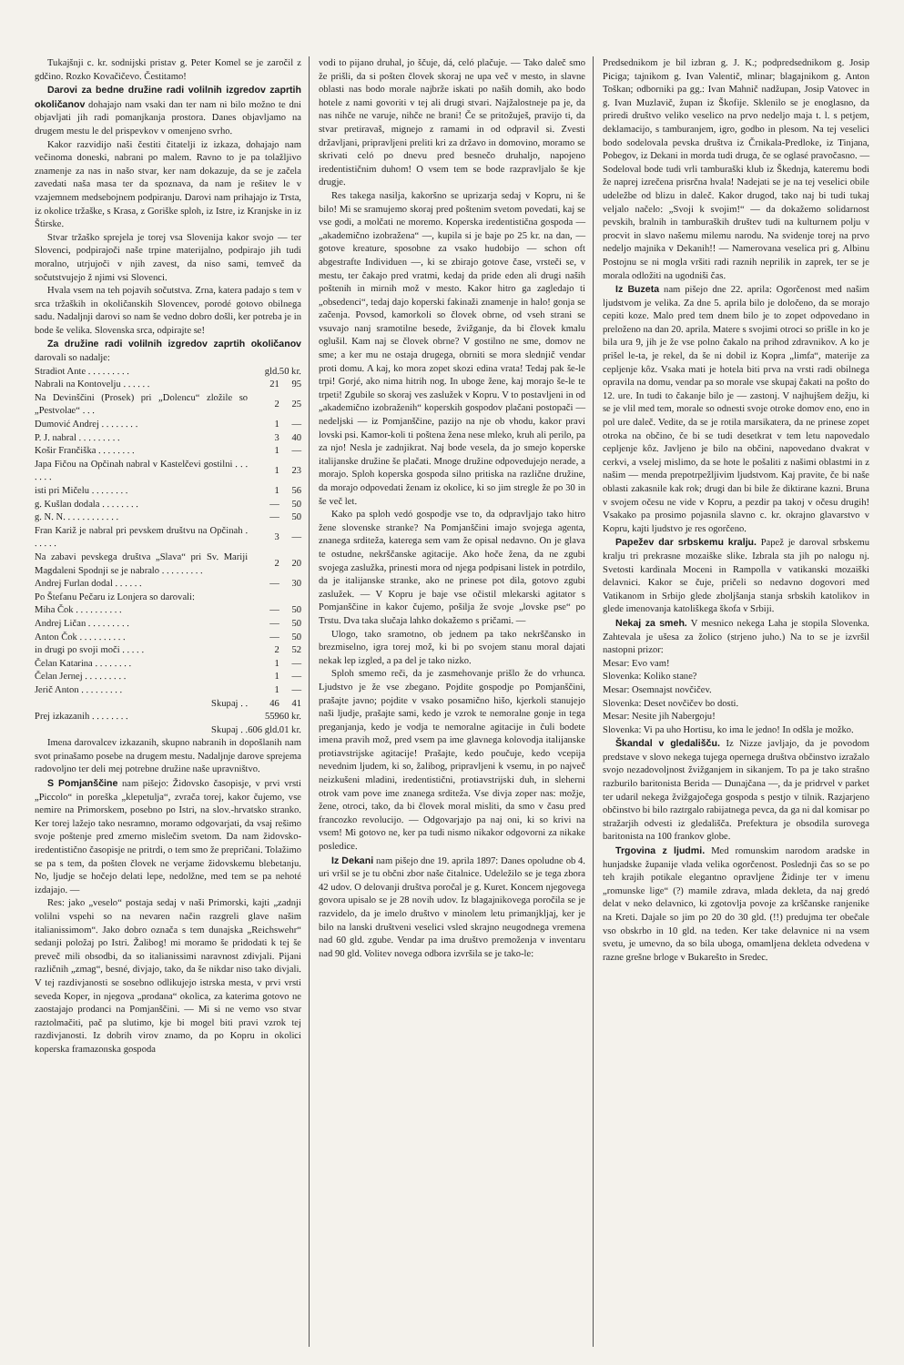Tukajšnji c. kr. sodnijski pristav g. Peter Komel se je zaročil z gdčino. Rozko Kovačičevo. Čestitamo!
Darovi za bedne družine radi volilnih izgredov zaprtih okoličanov dohajajo nam vsaki dan ter nam ni bilo možno te dni objavljati jih radi pomanjkanja prostora. Danes objavljamo na drugem mestu le del prispevkov v omenjeno svrho.
Kakor razvidijo naši čestiti čitatelji iz izkaza, dohajajo nam večinoma doneski, nabrani po malem. Ravno to je pa tolažljivo znamenje za nas in našo stvar, ker nam dokazuje, da se je začela zavedati naša masa ter da spoznava, da nam je rešitev le v vzajemnem medsebojnem podpiranju. Darovi nam prihajajo iz Trsta, iz okolice tržaške, s Krasa, z Goriške sploh, iz Istre, iz Kranjske in iz Štirske.
Stvar tržaško sprejela je torej vsa Slovenija kakor svojo — ter Slovenci, podpirajoči naše trpine materijalno, podpirajo jih tudi moralno, utrjujoči v njih zavest, da niso sami, temveč da sočutstvujejo ž njimi vsi Slovenci.
Hvala vsem na teh pojavih sočutstva. Zrna, katera padajo s tem v srca tržaških in okoličanskih Slovencev, porodé gotovo obilnega sadu. Nadaljnji darovi so nam še vedno dobro došli, ker potreba je in bode še velika. Slovenska srca, odpirajte se!
Za družine radi volilnih izgredov zaprtih okoličanov darovali so nadalje:
| Stradiot Ante . . . . . . . . . | gld. | 50 kr. |
| Nabrali na Kontovelju . . . . . . | 21 | 95 |
| Na Devinščini (Prosek) pri „Dolencu“ zložile so „Pestvolae“ . . . | 2 | 25 |
| Dumović Andrej . . . . . . . . | 1 | — |
| P. J. nabral . . . . . . . . . | 3 | 40 |
| Košir Frančiška . . . . . . . . | 1 | — |
| Japa Fičou na Opčinah nabral v Kastelčevi gostilni . . . . . . . | 1 | 23 |
| isti pri Mičelu . . . . . . . . | 1 | 56 |
| g. Kušlan dodala . . . . . . . . | — | 50 |
| g. N. N. . . . . . . . . . . . | — | 50 |
| Fran Kariž je nabral pri pevskem društvu na Opčinah . . . . . . | 3 | — |
| Na zabavi pevskega društva „Slava“ pri Sv. Mariji Magdaleni Spodnji se je nabralo . . . . . . . . . | 2 | 20 |
| Andrej Furlan dodal . . . . . . | — | 30 |
| Po Štefanu Pečaru iz Lonjera so darovali: | | |
| Miha Čok . . . . . . . . . . | — | 50 |
| Andrej Ličan . . . . . . . . . | — | 50 |
| Anton Čok . . . . . . . . . . | — | 50 |
| in drugi po svoji moči . . . . . | 2 | 52 |
| Čelan Katarina . . . . . . . . | 1 | — |
| Čelan Jernej . . . . . . . . . | 1 | — |
| Jerič Anton . . . . . . . . . | 1 | — |
| Skupaj . . | 46 | 41 |
| Prej izkazanih . . . . . . . . | 559 | 60 kr. |
| Skupaj . . | 606 gld. | 01 kr. |
Imena darovalcev izkazanih, skupno nabranih in dopošlanih nam svot prinašamo posebe na drugem mestu. Nadaljnje darove sprejema radovoljno ter deli mej potrebne družine naše upravništvo.
S Pomjanščine nam pišejo: Židovsko časopisje, v prvi vrsti „Piccolo“ in poreška „klepetulja“, zvrača torej, kakor čujemo, vse nemire na Primorskem, posebno po Istri, na slov.-hrvatsko stranko. Ker torej lažejo tako nesramno, moramo odgovarjati, da vsaj rešimo svoje poštenje pred zmerno mislečim svetom. Da nam židovsko-iredentistično časopisje ne pritrdi, o tem smo že prepričani. Tolažimo se pa s tem, da pošten človek ne verjame židovskemu blebetanju. No, ljudje se hočejo delati lepe, nedolžne, med tem se pa nehoté izdajajo. —
Res: jako „veselo“ postaja sedaj v naši Primorski, kajti „zadnji volilni vspehi so na nevaren način razgreli glave našim italianissimom“. Jako dobro označa s tem dunajska „Reichswehr“ sedanji položaj po Istri. Žalibog! mi moramo še pridodati k tej še preveč mili obsodbi, da so italianissimi naravnost zdivjali. Pijani različnih „zmag“, besné, divjajo, tako, da še nikdar niso tako divjali. V tej razdivjanosti se sosebno odlikujejo istrska mesta, v prvi vrsti seveda Koper, in njegova „prodana“ okolica, za katerima gotovo ne zaostajajo prodanci na Pomjanščini. — Mi si ne vemo vso stvar raztolmačiti, pač pa slutimo, kje bi mogel biti pravi vzrok tej razdivjanosti. Iz dobrih virov znamo, da po Kopru in okolici koperska framazonska gospoda
vodi to pijano druhal, jo ščuje, dá, celó plačuje. — Tako daleč smo že prišli, da si pošten človek skoraj ne upa več v mesto, in slavne oblasti nas bodo morale najbrže iskati po naših domih, ako bodo hotele z nami govoriti v tej ali drugi stvari. Najžalostneje pa je, da nas nihče ne varuje, nihče ne brani! Če se pritožuješ, pravijo ti, da stvar pretiravaš, mignejo z ramami in od odpravil si. Zvesti državljani, pripravljeni preliti kri za državo in domovino, moramo se skrivati celó po dnevu pred besnečo druhaljo, napojeno iredentističnim duhom! O vsem tem se bode razpravljalo še kje drugje.
Res takega nasilja, kakoršno se uprizarja sedaj v Kopru, ni še bilo! Mi se sramujemo skoraj pred poštenim svetom povedati, kaj se vse godi, a molčati ne moremo. Koperska iredentistična gospoda — „akademično izobražena“ —, kupila si je baje po 25 kr. na dan, — gotove kreature, sposobne za vsako hudobijo — schon oft abgestrafte Individuen —, ki se zbirajo gotove čase, vrsteči se, v mestu, ter čakajo pred vratmi, kedaj da pride eden ali drugi naših poštenih in mirnih mož v mesto. Kakor hitro ga zagledajo ti „obsedenci“, tedaj dajo koperski fakinaži znamenje in halo! gonja se začenja. Povsod, kamorkoli so človek obrne, od vseh strani se vsuvajo nanj sramotilne besede, žvižganje, da bi človek kmalu oglušil. Kam naj se človek obrne? V gostilno ne sme, domov ne sme; a ker mu ne ostaja drugega, obrniti se mora slednjič vendar proti domu. A kaj, ko mora zopet skozi edina vrata! Tedaj pak še-le trpi! Gorjé, ako nima hitrih nog. In uboge žene, kaj morajo še-le te trpeti! Zgubile so skoraj ves zaslužek v Kopru. V to postavljeni in od „akademično izobraženih“ koperskih gospodov plačani postopači — nedeljski — iz Pomjanščine, pazijo na nje ob vhodu, kakor pravi lovski psi. Kamor-koli ti poštena žena nese mleko, kruh ali perilo, pa za njo! Nesla je zadnjikrat. Naj bode vesela, da jo smejo koperske italijanske družine še plačati. Mnoge družine odpovedujejo nerade, a morajo. Sploh koperska gospoda silno pritiska na različne družine, da morajo odpovedati ženam iz okolice, ki so jim stregle že po 30 in še več let.
Kako pa sploh vedó gospodje vse to, da odpravljajo tako hitro žene slovenske stranke? Na Pomjanščini imajo svojega agenta, znanega srditeža, katerega sem vam že opisal nedavno. On je glava te ostudne, nekrščanske agitacije. Ako hoče žena, da ne zgubi svojega zaslužka, prinesti mora od njega podpisani listek in potrdilo, da je italijanske stranke, ako ne prinese pot dila, gotovo zgubi zaslužek. — V Kopru je baje vse očistil mlekarski agitator s Pomjanščine in kakor čujemo, pošilja že svoje „lovske pse“ po Trstu. Dva taka slučaja lahko dokažemo s pričami. —
Ulogo, tako sramotno, ob jednem pa tako nekrščansko in brezmiselno, igra torej mož, ki bi po svojem stanu moral dajati nekak lep izgled, a pa del je tako nizko.
Sploh smemo reči, da je zasmehovanje prišlo že do vrhunca. Ljudstvo je že vse zbegano. Pojdite gospodje po Pomjanščini, prašajte javno; pojdite v vsako posamično hišo, kjerkoli stanujejo naši ljudje, prašajte sami, kedo je vzrok te nemoralne gonje in tega preganjanja, kedo je vodja te nemoralne agitacije in čuli bodete imena pravih mož, pred vsem pa ime glavnega kolovodja italijanske protiavstrijske agitacije! Prašajte, kedo poučuje, kedo vcepija nevednim ljudem, ki so, žalibog, pripravljeni k vsemu, in po največ neizkušeni mladini, iredentistični, protiavstrijski duh, in sleherni otrok vam pove ime znanega srditeža. Vse divja zoper nas: možje, žene, otroci, tako, da bi človek moral misliti, da smo v času pred francozko revolucijo. — Odgovarjajo pa naj oni, ki so krivi na vsem! Mi gotovo ne, ker pa tudi nismo nikakor odgovorni za nikake posledice.
Iz Dekani nam pišejo dne 19. aprila 1897: Danes opoludne ob 4. uri vršil se je tu občni zbor naše čitalnice. Udeležilo se je tega zbora 42 udov. O delovanji društva poročal je g. Kuret. Koncem njegovega govora upisalo se je 28 novih udov. Iz blagajnikovega poročila se je razvidelo, da je imelo društvo v minolem letu primanjkljaj, ker je bilo na lanski društveni veselici vsled skrajno neugodnega vremena nad 60 gld. zgube. Vendar pa ima društvo premoženja v inventaru nad 90 gld. Volitev novega odbora izvršila se je tako-le:
Predsednikom je bil izbran g. J. K.; podpredsednikom g. Josip Piciga; tajnikom g. Ivan Valentič, mlinar; blagajnikom g. Anton Toškan; odborniki pa gg.: Ivan Mahnič nadžupan, Josip Vatovec in g. Ivan Muzlavič, župan iz Škofije. Sklenilo se je enoglasno, da priredi društvo veliko veselico na prvo nedeljo maja t. l. s petjem, deklamacijo, s tamburanjem, igro, godbo in plesom. Na tej veselici bodo sodelovala pevska društva iz Črnikala-Predloke, iz Tinjana, Pobegov, iz Dekani in morda tudi druga, če se oglasé pravočasno. — Sodeloval bode tudi vrli tamburaški klub iz Škednja, kateremu bodi že naprej izrečena prisrčna hvala! Nadejati se je na tej veselici obile udeležbe od blizu in daleč. Kakor drugod, tako naj bi tudi tukaj veljalo načelo: „Svoji k svojim!“ — da dokažemo solidarnost pevskih, bralnih in tamburaških društev tudi na kulturnem polju v procvit in slavo našemu milemu narodu. Na svidenje torej na prvo nedeljo majnika v Dekanih!! — Namerovana veselica pri g. Albinu Postojnu se ni mogla vršiti radi raznih neprilik in zaprek, ter se je morala odložiti na ugodniši čas.
Iz Buzeta nam pišejo dne 22. aprila: Ogorčenost med našim ljudstvom je velika. Za dne 5. aprila bilo je določeno, da se morajo cepiti koze. Malo pred tem dnem bilo je to zopet odpovedano in preloženo na dan 20. aprila. Matere s svojimi otroci so prišle in ko je bila ura 9, jih je že vse polno čakalo na prihod zdravnikov. A ko je prišel le-ta, je rekel, da še ni dobil iz Kopra „limfa“, materije za cepljenje kôz. Vsaka mati je hotela biti prva na vrsti radi obilnega opravila na domu, vendar pa so morale vse skupaj čakati na pošto do 12. ure. In tudi to čakanje bilo je — zastonj. V najhujšem dežju, ki se je vlil med tem, morale so odnesti svoje otroke domov eno, eno in pol ure daleč. Vedite, da se je rotila marsikatera, da ne prinese zopet otroka na občino, če bi se tudi desetkrat v tem letu napovedalo cepljenje kôz. Javljeno je bilo na občini, napovedano dvakrat v cerkvi, a vselej mislimo, da se hote le pošaliti z našimi oblastmi in z našim — menda prepotrpežljivim ljudstvom. Kaj pravite, če bi naše oblasti zakasnile kak rok; drugi dan bi bile že diktirane kazni. Bruna v svojem očesu ne vide v Kopru, a pezdir pa takoj v očesu drugih! Vsakako pa prosimo pojasnila slavno c. kr. okrajno glavarstvo v Kopru, kajti ljudstvo je res ogorčeno.
Papežev dar srbskemu kralju. Papež je daroval srbskemu kralju tri prekrasne mozaiške slike. Izbrala sta jih po nalogu nj. Svetosti kardinala Moceni in Rampolla v vatikanski mozaiški delavnici. Kakor se čuje, pričeli so nedavno dogovori med Vatikanom in Srbijo glede zboljšanja stanja srbskih katolikov in glede imenovanja katoliškega škofa v Srbiji.
Nekaj za smeh. V mesnico nekega Laha je stopila Slovenka. Zahtevala je ušesa za žolico (strjeno juho.) Na to se je izvršil nastopni prizor:
Mesar: Evo vam!
Slovenka: Koliko stane?
Mesar: Osemnajst novčičev.
Slovenka: Deset novčičev bo dosti.
Mesar: Nesite jih Nabergoju!
Slovenka: Vi pa uho Hortisu, ko ima le jedno! In odšla je možko.
Škandal v gledališču. Iz Nizze javljajo, da je povodom predstave v slovo nekega tujega opernega društva občinstvo izražalo svojo nezadovoljnost žvižganjem in sikanjem. To pa je tako strašno razburilo baritonista Berida — Dunajčana —, da je pridrvel v parket ter udaril nekega žvižgajočega gospoda s pestjo v tilnik. Razjarjeno občinstvo bi bilo raztrgalo rabijatnega pevca, da ga ni dal komisar po stražarjih odvesti iz gledališča. Prefektura je obsodila surovega baritonista na 100 frankov globe.
Trgovina z ljudmi. Med romunskim narodom aradske in hunjadske županije vlada velika ogorčenost. Poslednji čas so se po teh krajih potikale elegantno opravljene Židinje ter v imenu „romunske lige“ (?) mamile zdrava, mlada dekleta, da naj gredó delat v neko delavnico, ki zgotovlja povoje za krščanske ranjenike na Kreti. Dajale so jim po 20 do 30 gld. (!!) predujma ter obečale vso obskrbo in 10 gld. na teden. Ker take delavnice ni na vsem svetu, je umevno, da so bila uboga, omamljena dekleta odvedena v razne grešne brloge v Bukarešto in Sredec.